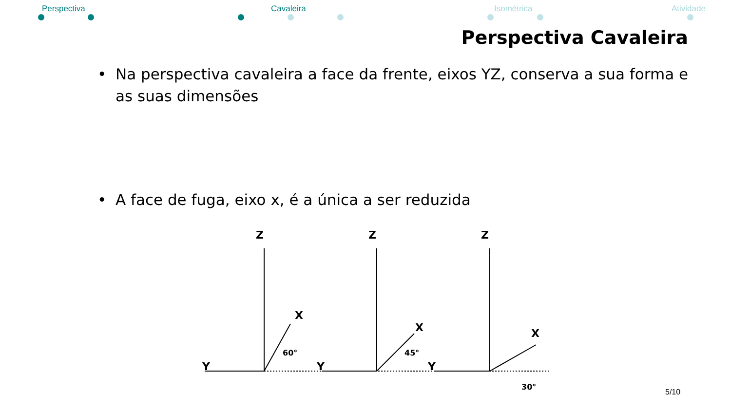Perspectiva Cavaleira Isométrica Atividade
Perspectiva Cavaleira
• Na perspectiva cavaleira a face da frente, eixos YZ, conserva a sua forma e as suas dimensões
• A face de fuga, eixo x, é a única a ser reduzida
Z
Z
Z
Y
Y
Y
X
X
X
60°
45°
30°
5/10